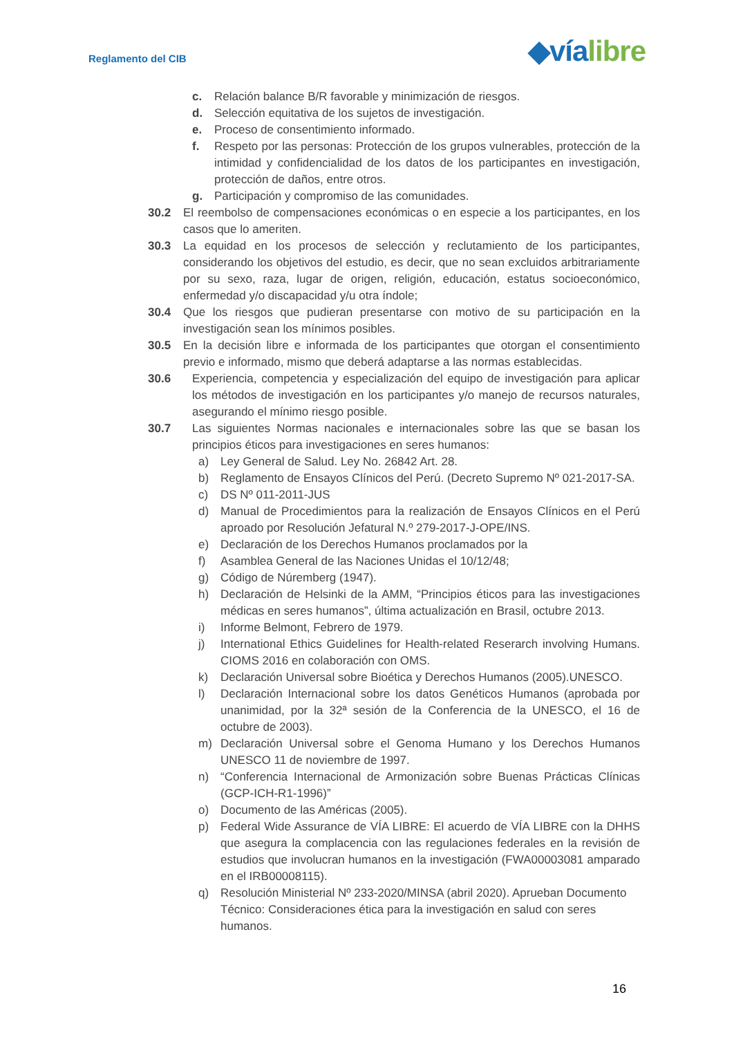Reglamento del CIB ◆vía libre
c. Relación balance B/R favorable y minimización de riesgos.
d. Selección equitativa de los sujetos de investigación.
e. Proceso de consentimiento informado.
f. Respeto por las personas: Protección de los grupos vulnerables, protección de la intimidad y confidencialidad de los datos de los participantes en investigación, protección de daños, entre otros.
g. Participación y compromiso de las comunidades.
30.2 El reembolso de compensaciones económicas o en especie a los participantes, en los casos que lo ameriten.
30.3 La equidad en los procesos de selección y reclutamiento de los participantes, considerando los objetivos del estudio, es decir, que no sean excluidos arbitrariamente por su sexo, raza, lugar de origen, religión, educación, estatus socioeconómico, enfermedad y/o discapacidad y/u otra índole;
30.4 Que los riesgos que pudieran presentarse con motivo de su participación en la investigación sean los mínimos posibles.
30.5 En la decisión libre e informada de los participantes que otorgan el consentimiento previo e informado, mismo que deberá adaptarse a las normas establecidas.
30.6 Experiencia, competencia y especialización del equipo de investigación para aplicar los métodos de investigación en los participantes y/o manejo de recursos naturales, asegurando el mínimo riesgo posible.
30.7 Las siguientes Normas nacionales e internacionales sobre las que se basan los principios éticos para investigaciones en seres humanos:
a) Ley General de Salud. Ley No. 26842 Art. 28.
b) Reglamento de Ensayos Clínicos del Perú. (Decreto Supremo Nº 021-2017-SA.
c) DS Nº 011-2011-JUS
d) Manual de Procedimientos para la realización de Ensayos Clínicos en el Perú aproado por Resolución Jefatural N.º 279-2017-J-OPE/INS.
e) Declaración de los Derechos Humanos proclamados por la
f) Asamblea General de las Naciones Unidas el 10/12/48;
g) Código de Núremberg (1947).
h) Declaración de Helsinki de la AMM, “Principios éticos para las investigaciones médicas en seres humanos”, última actualización en Brasil, octubre 2013.
i) Informe Belmont, Febrero de 1979.
j) International Ethics Guidelines for Health-related Reserarch involving Humans. CIOMS 2016 en colaboración con OMS.
k) Declaración Universal sobre Bioética y Derechos Humanos (2005).UNESCO.
l) Declaración Internacional sobre los datos Genéticos Humanos (aprobada por unanimidad, por la 32ª sesión de la Conferencia de la UNESCO, el 16 de octubre de 2003).
m) Declaración Universal sobre el Genoma Humano y los Derechos Humanos UNESCO 11 de noviembre de 1997.
n) “Conferencia Internacional de Armonización sobre Buenas Prácticas Clínicas (GCP-ICH-R1-1996)”
o) Documento de las Américas (2005).
p) Federal Wide Assurance de VÍA LIBRE: El acuerdo de VÍA LIBRE con la DHHS que asegura la complacencia con las regulaciones federales en la revisión de estudios que involucran humanos en la investigación (FWA00003081 amparado en el IRB00008115).
q) Resolución Ministerial Nº 233-2020/MINSA (abril 2020). Aprueban Documento Técnico: Consideraciones ética para la investigación en salud con seres humanos.
16